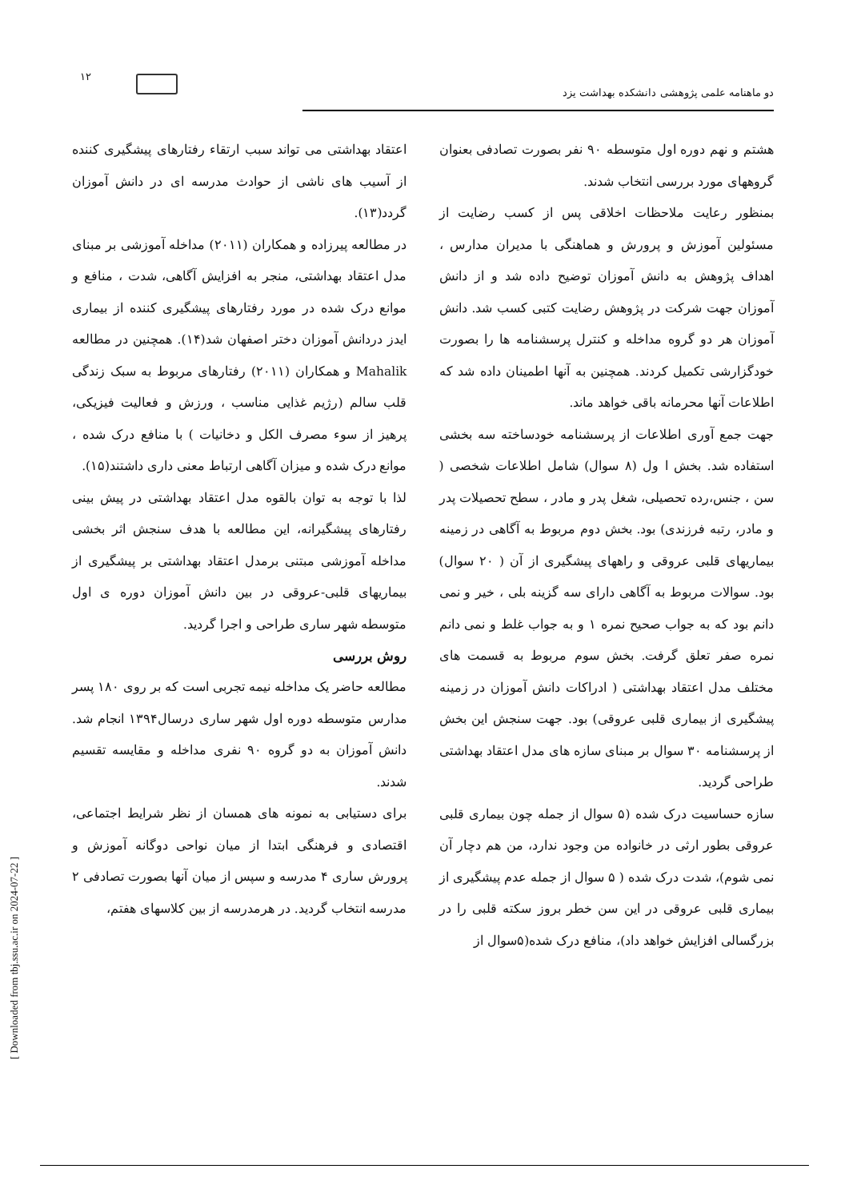۱۲
دو ماهنامه علمی پژوهشی دانشکده بهداشت یزد
اعتقاد بهداشتی می تواند سبب ارتقاء رفتارهای پیشگیری کننده از آسیب های ناشی از حوادث مدرسه ای در دانش آموزان گردد(۱۳).
در مطالعه پیرزاده و همکاران (۲۰۱۱) مداخله آموزشی بر مبنای مدل اعتقاد بهداشتی، منجر به افزایش آگاهی، شدت ، منافع و موانع درک شده در مورد رفتارهای پیشگیری کننده از بیماری ایدز دردانش آموزان دختر اصفهان شد(۱۴). همچنین در مطالعه Mahalik و همکاران (۲۰۱۱) رفتارهای مربوط به سبک زندگی قلب سالم (رژیم غذایی مناسب ، ورزش و فعالیت فیزیکی، پرهیز از سوء مصرف الکل و دخانیات ) با منافع درک شده ، موانع درک شده و میزان آگاهی ارتباط معنی داری داشتند(۱۵).
لذا با توجه به توان بالقوه مدل اعتقاد بهداشتی در پیش بینی رفتارهای پیشگیرانه، این مطالعه با هدف سنجش اثر بخشی مداخله آموزشی مبتنی برمدل اعتقاد بهداشتی بر پیشگیری از بیماریهای قلبی-عروقی در بین دانش آموزان دوره ی اول متوسطه شهر ساری طراحی و اجرا گردید.
روش بررسی
مطالعه حاضر یک مداخله نیمه تجربی است که بر روی ۱۸۰ پسر مدارس متوسطه دوره اول شهر ساری درسال۱۳۹۴ انجام شد. دانش آموزان به دو گروه ۹۰ نفری مداخله و مقایسه تقسیم شدند.
برای دستیابی به نمونه های همسان از نظر شرایط اجتماعی، اقتصادی و فرهنگی ابتدا از میان نواحی دوگانه آموزش و پرورش ساری ۴ مدرسه و سپس از میان آنها بصورت تصادفی ۲ مدرسه انتخاب گردید. در هرمدرسه از بین کلاسهای هفتم،
هشتم و نهم دوره اول متوسطه ۹۰ نفر بصورت تصادفی بعنوان گروههای مورد بررسی انتخاب شدند.
بمنظور رعایت ملاحظات اخلاقی پس از کسب رضایت از مسئولین آموزش و پرورش و هماهنگی با مدیران مدارس ، اهداف پژوهش به دانش آموزان توضیح داده شد و از دانش آموزان جهت شرکت در پژوهش رضایت کتبی کسب شد. دانش آموزان هر دو گروه مداخله و کنترل پرسشنامه ها را بصورت خودگزارشی تکمیل کردند. همچنین به آنها اطمینان داده شد که اطلاعات آنها محرمانه باقی خواهد ماند.
جهت جمع آوری اطلاعات از پرسشنامه خودساخته سه بخشی استفاده شد. بخش ا ول (۸ سوال) شامل اطلاعات شخصی ( سن ، جنس،رده تحصیلی، شغل پدر و مادر ، سطح تحصیلات پدر و مادر، رتبه فرزندی) بود. بخش دوم مربوط به آگاهی در زمینه بیماریهای قلبی عروقی و راههای پیشگیری از آن ( ۲۰ سوال) بود. سوالات مربوط به آگاهی دارای سه گزینه بلی ، خیر و نمی دانم بود که به جواب صحیح نمره ۱ و به جواب غلط و نمی دانم نمره صفر تعلق گرفت. بخش سوم مربوط به قسمت های مختلف مدل اعتقاد بهداشتی ( ادراکات دانش آموزان در زمینه پیشگیری از بیماری قلبی عروقی) بود. جهت سنجش این بخش از پرسشنامه ۳۰ سوال بر مبنای سازه های مدل اعتقاد بهداشتی طراحی گردید.
سازه حساسیت درک شده (۵ سوال از جمله چون بیماری قلبی عروقی بطور ارثی در خانواده من وجود ندارد، من هم دچار آن نمی شوم)، شدت درک شده ( ۵ سوال از جمله عدم پیشگیری از بیماری قلبی عروقی در این سن خطر بروز سکته قلبی را در بزرگسالی افزایش خواهد داد)، منافع درک شده(۵سوال از
[ Downloaded from tbj.ssu.ac.ir on 2024-07-22 ]